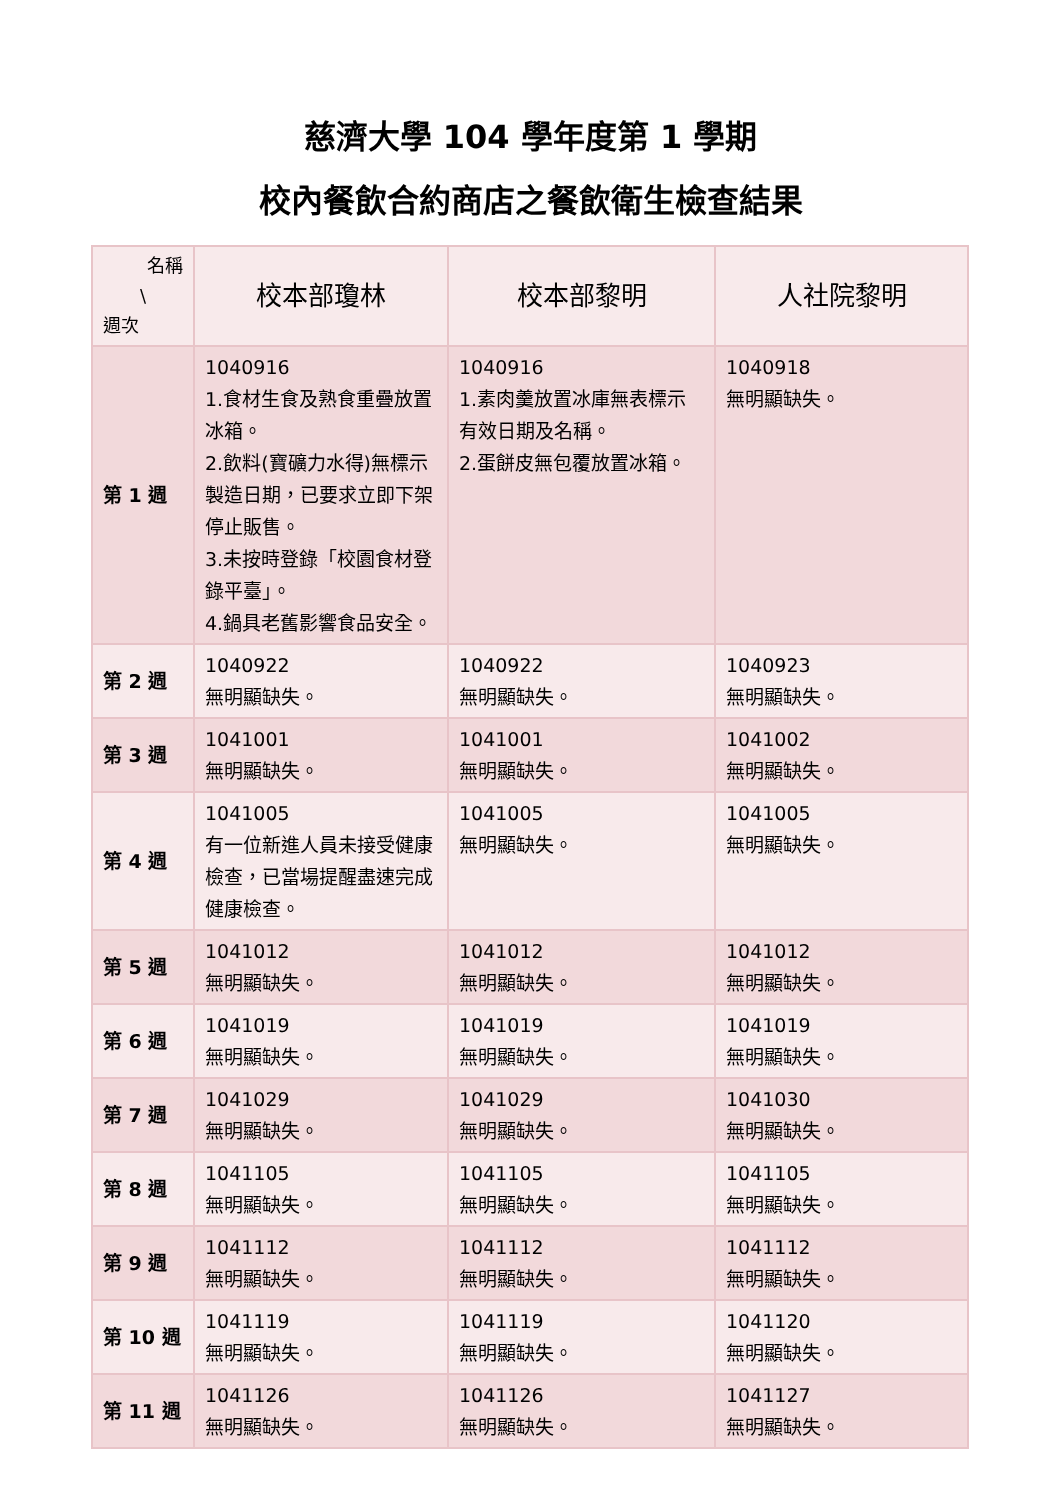慈濟大學 104 學年度第 1 學期
校內餐飲合約商店之餐飲衛生檢查結果
| 名稱 \ 週次 | 校本部瓊林 | 校本部黎明 | 人社院黎明 |
| --- | --- | --- | --- |
| 第 1 週 | 1040916 1.食材生食及熟食重疊放置冰箱。 2.飲料(寶礦力水得)無標示製造日期，已要求立即下架停止販售。 3.未按時登錄「校園食材登錄平臺」。 4.鍋具老舊影響食品安全。 | 1040916 1.素肉羹放置冰庫無表標示有效日期及名稱。 2.蛋餅皮無包覆放置冰箱。 | 1040918 無明顯缺失。 |
| 第 2 週 | 1040922 無明顯缺失。 | 1040922 無明顯缺失。 | 1040923 無明顯缺失。 |
| 第 3 週 | 1041001 無明顯缺失。 | 1041001 無明顯缺失。 | 1041002 無明顯缺失。 |
| 第 4 週 | 1041005 有一位新進人員未接受健康檢查，已當場提醒盡速完成健康檢查。 | 1041005 無明顯缺失。 | 1041005 無明顯缺失。 |
| 第 5 週 | 1041012 無明顯缺失。 | 1041012 無明顯缺失。 | 1041012 無明顯缺失。 |
| 第 6 週 | 1041019 無明顯缺失。 | 1041019 無明顯缺失。 | 1041019 無明顯缺失。 |
| 第 7 週 | 1041029 無明顯缺失。 | 1041029 無明顯缺失。 | 1041030 無明顯缺失。 |
| 第 8 週 | 1041105 無明顯缺失。 | 1041105 無明顯缺失。 | 1041105 無明顯缺失。 |
| 第 9 週 | 1041112 無明顯缺失。 | 1041112 無明顯缺失。 | 1041112 無明顯缺失。 |
| 第 10 週 | 1041119 無明顯缺失。 | 1041119 無明顯缺失。 | 1041120 無明顯缺失。 |
| 第 11 週 | 1041126 無明顯缺失。 | 1041126 無明顯缺失。 | 1041127 無明顯缺失。 |